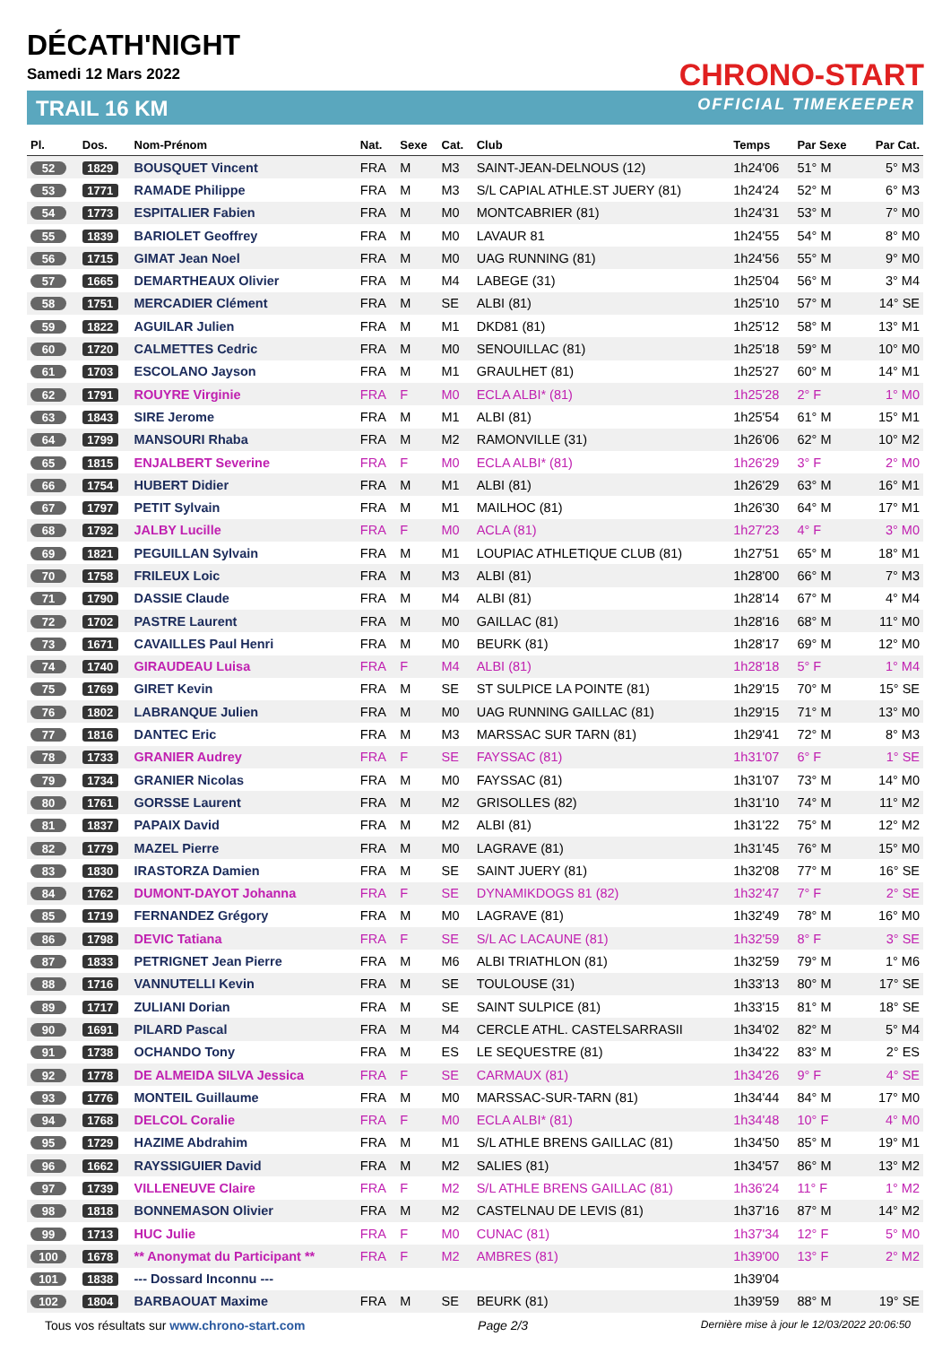DÉCATH'NIGHT
Samedi 12 Mars 2022
TRAIL 16 KM
CHRONO-START
OFFICIAL TIMEKEEPER
| Pl. | Dos. | Nom-Prénom | Nat. | Sexe | Cat. | Club | Temps | Par Sexe | Par Cat. |
| --- | --- | --- | --- | --- | --- | --- | --- | --- | --- |
| 52 | 1829 | BOUSQUET Vincent | FRA | M | M3 | SAINT-JEAN-DELNOUS (12) | 1h24'06 | 51° M | 5° M3 |
| 53 | 1771 | RAMADE Philippe | FRA | M | M3 | S/L CAPIAL ATHLE.ST JUERY (81) | 1h24'24 | 52° M | 6° M3 |
| 54 | 1773 | ESPITALIER Fabien | FRA | M | M0 | MONTCABRIER (81) | 1h24'31 | 53° M | 7° M0 |
| 55 | 1839 | BARIOLET Geoffrey | FRA | M | M0 | LAVAUR 81 | 1h24'55 | 54° M | 8° M0 |
| 56 | 1715 | GIMAT Jean Noel | FRA | M | M0 | UAG RUNNING (81) | 1h24'56 | 55° M | 9° M0 |
| 57 | 1665 | DEMARTHEAUX Olivier | FRA | M | M4 | LABEGE (31) | 1h25'04 | 56° M | 3° M4 |
| 58 | 1751 | MERCADIER Clément | FRA | M | SE | ALBI (81) | 1h25'10 | 57° M | 14° SE |
| 59 | 1822 | AGUILAR Julien | FRA | M | M1 | DKD81 (81) | 1h25'12 | 58° M | 13° M1 |
| 60 | 1720 | CALMETTES Cedric | FRA | M | M0 | SENOUILLAC (81) | 1h25'18 | 59° M | 10° M0 |
| 61 | 1703 | ESCOLANO Jayson | FRA | M | M1 | GRAULHET (81) | 1h25'27 | 60° M | 14° M1 |
| 62 | 1791 | ROUYRE Virginie | FRA | F | M0 | ECLA ALBI* (81) | 1h25'28 | 2° F | 1° M0 |
| 63 | 1843 | SIRE Jerome | FRA | M | M1 | ALBI (81) | 1h25'54 | 61° M | 15° M1 |
| 64 | 1799 | MANSOURI Rhaba | FRA | M | M2 | RAMONVILLE (31) | 1h26'06 | 62° M | 10° M2 |
| 65 | 1815 | ENJALBERT Severine | FRA | F | M0 | ECLA ALBI* (81) | 1h26'29 | 3° F | 2° M0 |
| 66 | 1754 | HUBERT Didier | FRA | M | M1 | ALBI (81) | 1h26'29 | 63° M | 16° M1 |
| 67 | 1797 | PETIT Sylvain | FRA | M | M1 | MAILHOC (81) | 1h26'30 | 64° M | 17° M1 |
| 68 | 1792 | JALBY Lucille | FRA | F | M0 | ACLA (81) | 1h27'23 | 4° F | 3° M0 |
| 69 | 1821 | PEGUILLAN Sylvain | FRA | M | M1 | LOUPIAC ATHLETIQUE CLUB (81) | 1h27'51 | 65° M | 18° M1 |
| 70 | 1758 | FRILEUX Loic | FRA | M | M3 | ALBI (81) | 1h28'00 | 66° M | 7° M3 |
| 71 | 1790 | DASSIE Claude | FRA | M | M4 | ALBI (81) | 1h28'14 | 67° M | 4° M4 |
| 72 | 1702 | PASTRE Laurent | FRA | M | M0 | GAILLAC (81) | 1h28'16 | 68° M | 11° M0 |
| 73 | 1671 | CAVAILLES Paul Henri | FRA | M | M0 | BEURK (81) | 1h28'17 | 69° M | 12° M0 |
| 74 | 1740 | GIRAUDEAU Luisa | FRA | F | M4 | ALBI (81) | 1h28'18 | 5° F | 1° M4 |
| 75 | 1769 | GIRET Kevin | FRA | M | SE | ST SULPICE LA POINTE (81) | 1h29'15 | 70° M | 15° SE |
| 76 | 1802 | LABRANQUE Julien | FRA | M | M0 | UAG RUNNING GAILLAC (81) | 1h29'15 | 71° M | 13° M0 |
| 77 | 1816 | DANTEC Eric | FRA | M | M3 | MARSSAC SUR TARN (81) | 1h29'41 | 72° M | 8° M3 |
| 78 | 1733 | GRANIER Audrey | FRA | F | SE | FAYSSAC (81) | 1h31'07 | 6° F | 1° SE |
| 79 | 1734 | GRANIER Nicolas | FRA | M | M0 | FAYSSAC (81) | 1h31'07 | 73° M | 14° M0 |
| 80 | 1761 | GORSSE Laurent | FRA | M | M2 | GRISOLLES (82) | 1h31'10 | 74° M | 11° M2 |
| 81 | 1837 | PAPAIX David | FRA | M | M2 | ALBI (81) | 1h31'22 | 75° M | 12° M2 |
| 82 | 1779 | MAZEL Pierre | FRA | M | M0 | LAGRAVE (81) | 1h31'45 | 76° M | 15° M0 |
| 83 | 1830 | IRASTORZA Damien | FRA | M | SE | SAINT JUERY (81) | 1h32'08 | 77° M | 16° SE |
| 84 | 1762 | DUMONT-DAYOT Johanna | FRA | F | SE | DYNAMIKDOGS 81 (82) | 1h32'47 | 7° F | 2° SE |
| 85 | 1719 | FERNANDEZ Grégory | FRA | M | M0 | LAGRAVE (81) | 1h32'49 | 78° M | 16° M0 |
| 86 | 1798 | DEVIC Tatiana | FRA | F | SE | S/L AC LACAUNE (81) | 1h32'59 | 8° F | 3° SE |
| 87 | 1833 | PETRIGNET Jean Pierre | FRA | M | M6 | ALBI TRIATHLON (81) | 1h32'59 | 79° M | 1° M6 |
| 88 | 1716 | VANNUTELLI Kevin | FRA | M | SE | TOULOUSE (31) | 1h33'13 | 80° M | 17° SE |
| 89 | 1717 | ZULIANI Dorian | FRA | M | SE | SAINT SULPICE (81) | 1h33'15 | 81° M | 18° SE |
| 90 | 1691 | PILARD Pascal | FRA | M | M4 | CERCLE ATHL. CASTELSARRASII | 1h34'02 | 82° M | 5° M4 |
| 91 | 1738 | OCHANDO Tony | FRA | M | ES | LE SEQUESTRE (81) | 1h34'22 | 83° M | 2° ES |
| 92 | 1778 | DE ALMEIDA SILVA Jessica | FRA | F | SE | CARMAUX (81) | 1h34'26 | 9° F | 4° SE |
| 93 | 1776 | MONTEIL Guillaume | FRA | M | M0 | MARSSAC-SUR-TARN (81) | 1h34'44 | 84° M | 17° M0 |
| 94 | 1768 | DELCOL Coralie | FRA | F | M0 | ECLA ALBI* (81) | 1h34'48 | 10° F | 4° M0 |
| 95 | 1729 | HAZIME Abdrahim | FRA | M | M1 | S/L ATHLE BRENS GAILLAC (81) | 1h34'50 | 85° M | 19° M1 |
| 96 | 1662 | RAYSSIGUIER David | FRA | M | M2 | SALIES (81) | 1h34'57 | 86° M | 13° M2 |
| 97 | 1739 | VILLENEUVE Claire | FRA | F | M2 | S/L ATHLE BRENS GAILLAC (81) | 1h36'24 | 11° F | 1° M2 |
| 98 | 1818 | BONNEMASON Olivier | FRA | M | M2 | CASTELNAU DE LEVIS (81) | 1h37'16 | 87° M | 14° M2 |
| 99 | 1713 | HUC Julie | FRA | F | M0 | CUNAC (81) | 1h37'34 | 12° F | 5° M0 |
| 100 | 1678 | ** Anonymat du Participant ** | FRA | F | M2 | AMBRES (81) | 1h39'00 | 13° F | 2° M2 |
| 101 | 1838 | --- Dossard Inconnu --- | | | | | 1h39'04 | | |
| 102 | 1804 | BARBAOUAT Maxime | FRA | M | SE | BEURK (81) | 1h39'59 | 88° M | 19° SE |
Tous vos résultats sur www.chrono-start.com Page 2/3 Dernière mise à jour le 12/03/2022 20:06:50